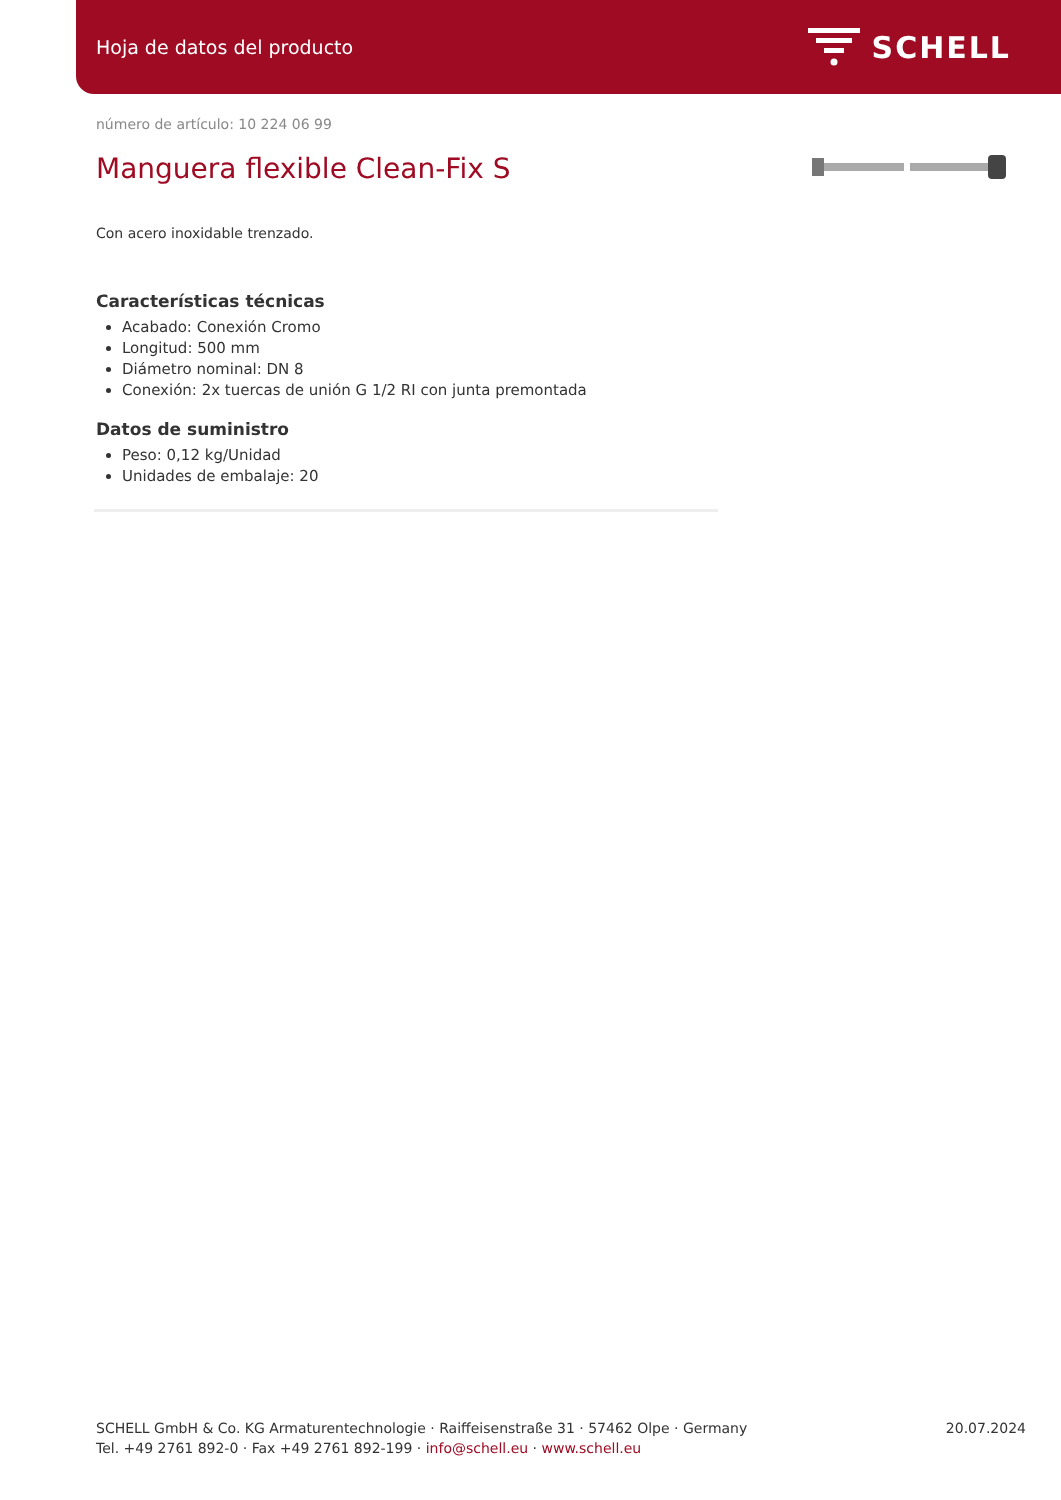Hoja de datos del producto SCHELL
número de artículo: 10 224 06 99
Manguera flexible Clean-Fix S
Con acero inoxidable trenzado.
Características técnicas
Acabado: Conexión Cromo
Longitud: 500 mm
Diámetro nominal: DN 8
Conexión: 2x tuercas de unión G 1/2 RI con junta premontada
Datos de suministro
Peso: 0,12 kg/Unidad
Unidades de embalaje: 20
SCHELL GmbH & Co. KG Armaturentechnologie · Raiffeisenstraße 31 · 57462 Olpe · Germany
Tel. +49 2761 892-0 · Fax +49 2761 892-199 · info@schell.eu · www.schell.eu
20.07.2024